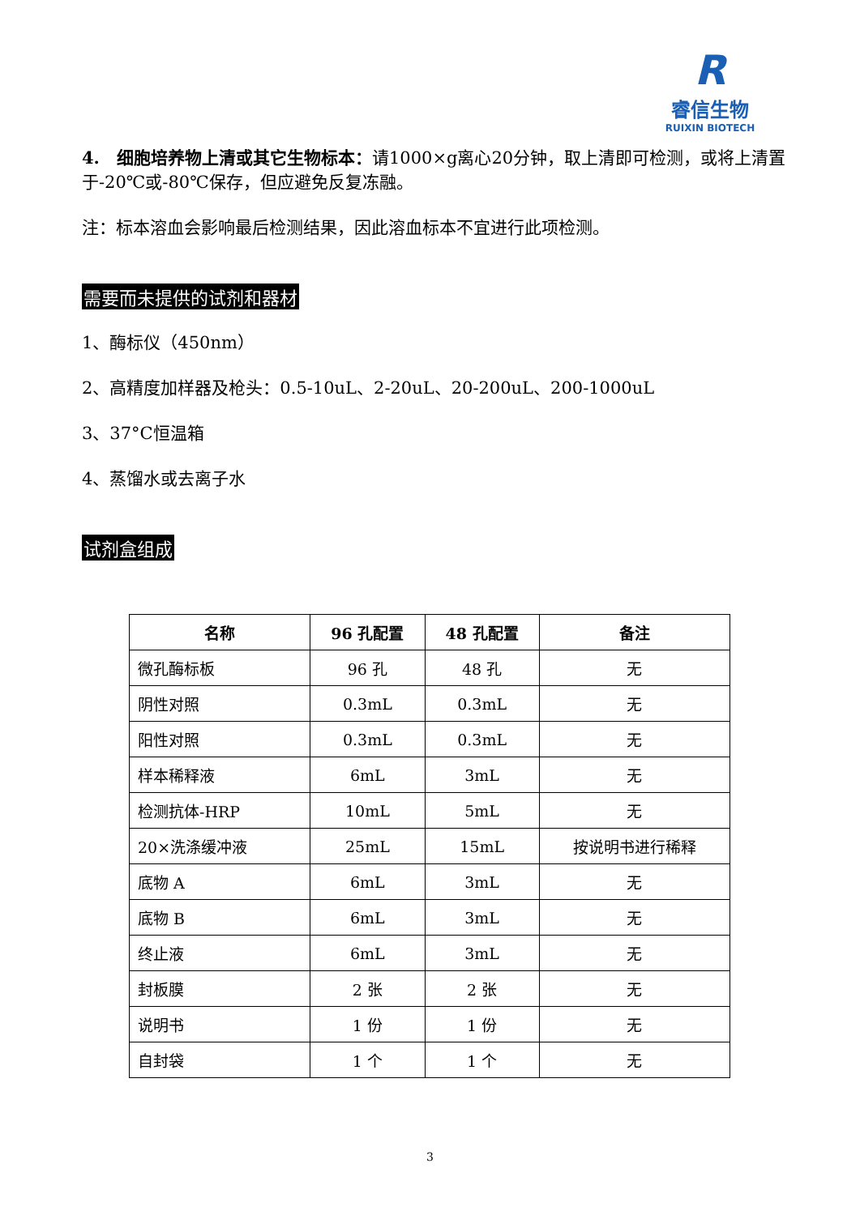R
睿信生物
RUIXIN BIOTECH
4.　细胞培养物上清或其它生物标本：请1000×g离心20分钟，取上清即可检测，或将上清置于-20℃或-80℃保存，但应避免反复冻融。
注：标本溶血会影响最后检测结果，因此溶血标本不宜进行此项检测。
需要而未提供的试剂和器材
1、酶标仪（450nm）
2、高精度加样器及枪头：0.5-10uL、2-20uL、20-200uL、200-1000uL
3、37°C恒温箱
4、蒸馏水或去离子水
试剂盒组成
| 名称 | 96 孔配置 | 48 孔配置 | 备注 |
| --- | --- | --- | --- |
| 微孔酶标板 | 96 孔 | 48 孔 | 无 |
| 阴性对照 | 0.3mL | 0.3mL | 无 |
| 阳性对照 | 0.3mL | 0.3mL | 无 |
| 样本稀释液 | 6mL | 3mL | 无 |
| 检测抗体-HRP | 10mL | 5mL | 无 |
| 20×洗涤缓冲液 | 25mL | 15mL | 按说明书进行稀释 |
| 底物 A | 6mL | 3mL | 无 |
| 底物 B | 6mL | 3mL | 无 |
| 终止液 | 6mL | 3mL | 无 |
| 封板膜 | 2 张 | 2 张 | 无 |
| 说明书 | 1 份 | 1 份 | 无 |
| 自封袋 | 1 个 | 1 个 | 无 |
3